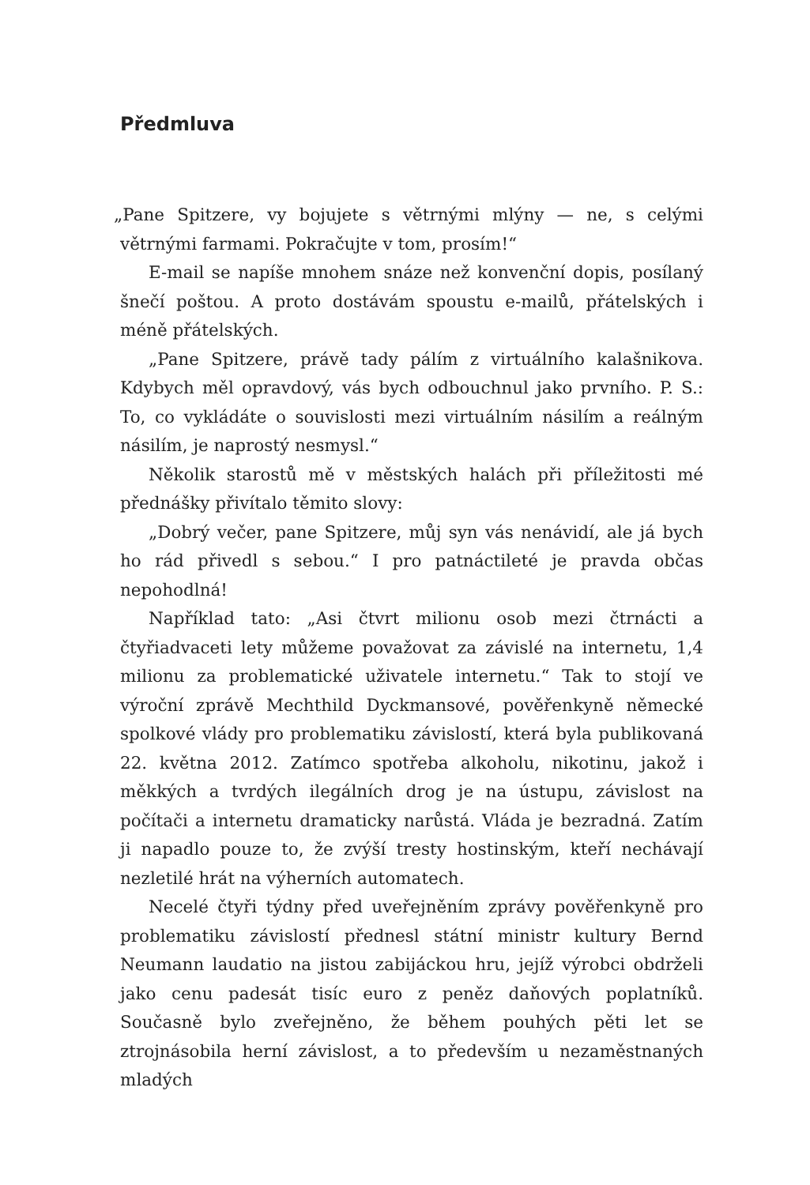Předmluva
„Pane Spitzere, vy bojujete s větrnými mlýny — ne, s celými větrnými farmami. Pokračujte v tom, prosím!“
E-mail se napíše mnohem snáze než konvenční dopis, posílaný šnečí poštou. A proto dostávám spoustu e-mailů, přátelských i méně přátelských.
„Pane Spitzere, právě tady pálím z virtuálního kalašnikova. Kdybych měl opravdový, vás bych odbouchnul jako prvního. P. S.: To, co vykládáte o souvislosti mezi virtuálním násilím a reálným násilím, je naprostý nesmysl.“
Několik starostů mě v městských halách při příležitosti mé přednášky přivítalo těmito slovy:
„Dobrý večer, pane Spitzere, můj syn vás nenávidí, ale já bych ho rád přivedl s sebou.“ I pro patnáctileté je pravda občas nepohodlná!
Například tato: „Asi čtvrt milionu osob mezi čtrnácti a čtyřiadvaceti lety můžeme považovat za závislé na internetu, 1,4 milionu za problematické uživatele internetu.“ Tak to stojí ve výroční zprávě Mechthild Dyckmansové, pověřenkyně německé spolkové vlády pro problematiku závislostí, která byla publikovaná 22. května 2012. Zatímco spotřeba alkoholu, nikotinu, jakož i měkkých a tvrdých ilegálních drog je na ústupu, závislost na počítači a internetu dramaticky narůstá. Vláda je bezradná. Zatím ji napadlo pouze to, že zvýší tresty hostinským, kteří nechávají nezletilé hrát na výherních automatech.
Necelé čtyři týdny před uveřejněním zprávy pověřenkyně pro problematiku závislostí přednesl státní ministr kultury Bernd Neumann laudatio na jistou zabijáckou hru, jejíž výrobci obdrželi jako cenu padesát tisíc euro z peněz daňových poplatníků. Současně bylo zveřejněno, že během pouhých pěti let se ztrojnásobila herní závislost, a to především u nezaměstnaných mladých